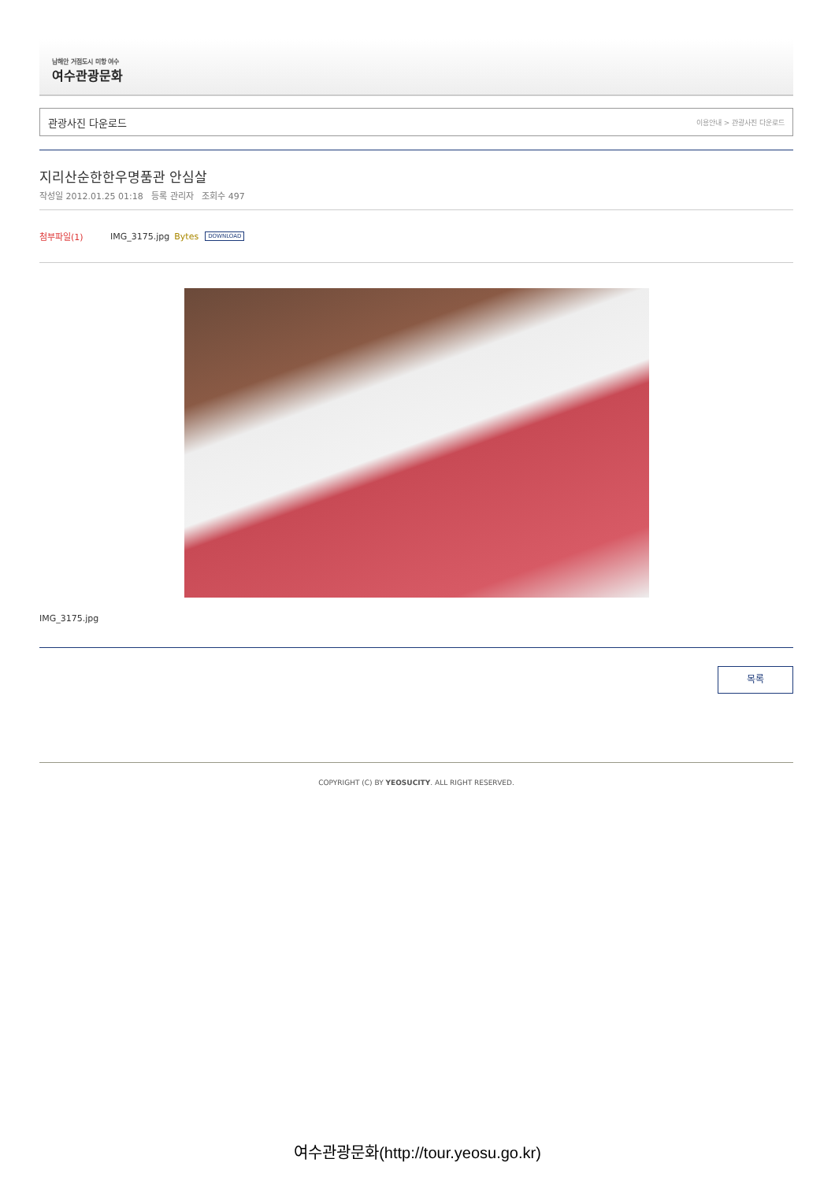남해안 거점도시 미항 여수
여수관광문화
관광사진 다운로드 이용안내 > 관광사진 다운로드
지리산순한한우명품관 안심살
작성일 2012.01.25 01:18 등록 관리자 조회수 497
첨부파일(1) IMG_3175.jpg Bytes DOWNLOAD
IMG_3175.jpg
목록
COPYRIGHT (C) BY YEOSUCITY. ALL RIGHT RESERVED.
여수관광문화(http://tour.yeosu.go.kr)